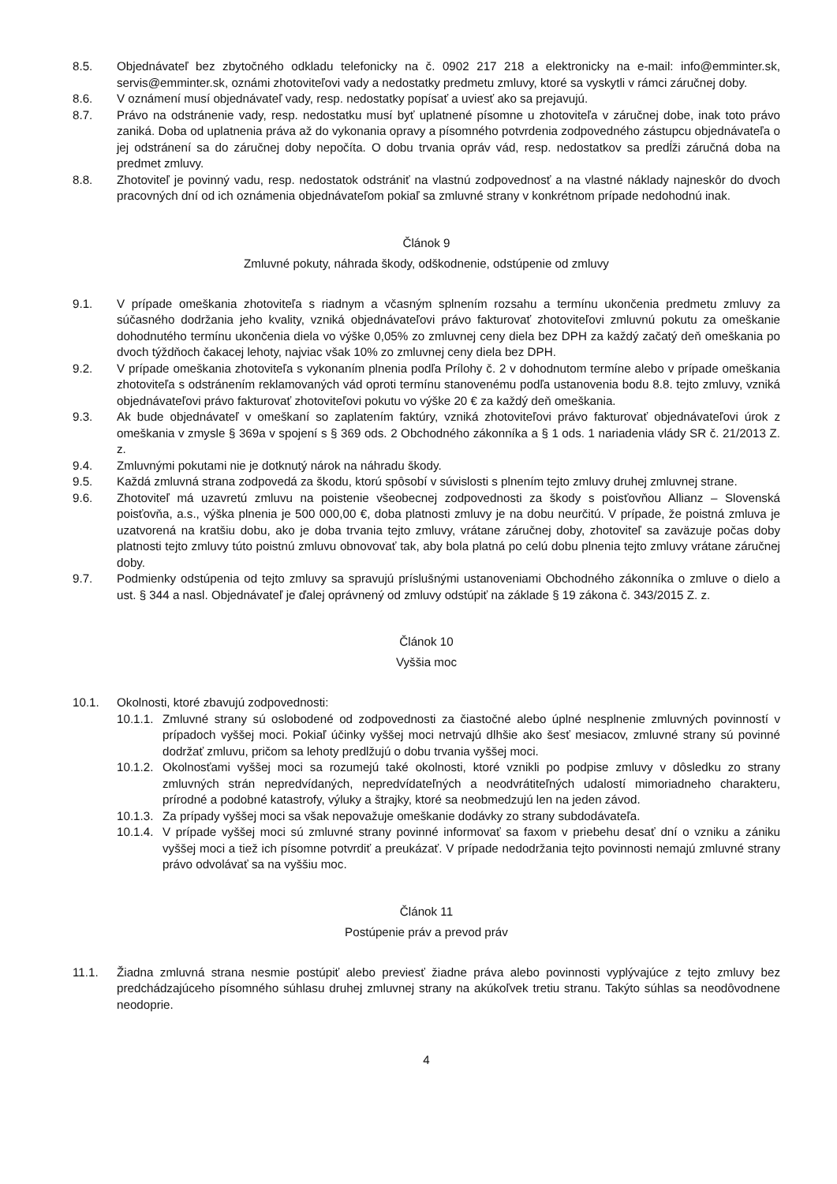8.5. Objednávateľ bez zbytočného odkladu telefonicky na č. 0902 217 218 a elektronicky na e-mail: info@emminter.sk, servis@emminter.sk, oznámi zhotoviteľovi vady a nedostatky predmetu zmluvy, ktoré sa vyskytli v rámci záručnej doby.
8.6. V oznámení musí objednávateľ vady, resp. nedostatky popísať a uviesť ako sa prejavujú.
8.7. Právo na odstránenie vady, resp. nedostatku musí byť uplatnené písomne u zhotoviteľa v záručnej dobe, inak toto právo zaniká. Doba od uplatnenia práva až do vykonania opravy a písomného potvrdenia zodpovedného zástupcu objednávateľa o jej odstránení sa do záručnej doby nepočíta. O dobu trvania opráv vád, resp. nedostatkov sa predĺži záručná doba na predmet zmluvy.
8.8. Zhotoviteľ je povinný vadu, resp. nedostatok odstrániť na vlastnú zodpovednosť a na vlastné náklady najneskôr do dvoch pracovných dní od ich oznámenia objednávateľom pokiaľ sa zmluvné strany v konkrétnom prípade nedohodnú inak.
Článok 9
Zmluvné pokuty, náhrada škody, odškodnenie, odstúpenie od zmluvy
9.1. V prípade omeškania zhotoviteľa s riadnym a včasným splnením rozsahu a termínu ukončenia predmetu zmluvy za súčasného dodržania jeho kvality, vzniká objednávateľovi právo fakturovať zhotoviteľovi zmluvnú pokutu za omeškanie dohodnutého termínu ukončenia diela vo výške 0,05% zo zmluvnej ceny diela bez DPH za každý začatý deň omeškania po dvoch týždňoch čakacej lehoty, najviac však 10% zo zmluvnej ceny diela bez DPH.
9.2. V prípade omeškania zhotoviteľa s vykonaním plnenia podľa Prílohy č. 2 v dohodnutom termíne alebo v prípade omeškania zhotoviteľa s odstránením reklamovaných vád oproti termínu stanovenému podľa ustanovenia bodu 8.8. tejto zmluvy, vzniká objednávateľovi právo fakturovať zhotoviteľovi pokutu vo výške 20 € za každý deň omeškania.
9.3. Ak bude objednávateľ v omeškaní so zaplatením faktúry, vzniká zhotoviteľovi právo fakturovať objednávateľovi úrok z omeškania v zmysle § 369a v spojení s § 369 ods. 2 Obchodného zákonníka a § 1 ods. 1 nariadenia vlády SR č. 21/2013 Z. z.
9.4. Zmluvnými pokutami nie je dotknutý nárok na náhradu škody.
9.5. Každá zmluvná strana zodpovedá za škodu, ktorú spôsobí v súvislosti s plnením tejto zmluvy druhej zmluvnej strane.
9.6. Zhotoviteľ má uzavretú zmluvu na poistenie všeobecnej zodpovednosti za škody s poisťovňou Allianz – Slovenská poisťovňa, a.s., výška plnenia je 500 000,00 €, doba platnosti zmluvy je na dobu neurčitú. V prípade, že poistná zmluva je uzatvorená na kratšiu dobu, ako je doba trvania tejto zmluvy, vrátane záručnej doby, zhotoviteľ sa zaväzuje počas doby platnosti tejto zmluvy túto poistnú zmluvu obnovovať tak, aby bola platná po celú dobu plnenia tejto zmluvy vrátane záručnej doby.
9.7. Podmienky odstúpenia od tejto zmluvy sa spravujú príslušnými ustanoveniami Obchodného zákonníka o zmluve o dielo a ust. § 344 a nasl. Objednávateľ je ďalej oprávnený od zmluvy odstúpiť na základe § 19 zákona č. 343/2015 Z. z.
Článok 10
Vyššia moc
10.1. Okolnosti, ktoré zbavujú zodpovednosti:
10.1.1.
Zmluvné strany sú oslobodené od zodpovednosti za čiastočné alebo úplné nesplnenie zmluvných povinností v prípadoch vyššej moci. Pokiaľ účinky vyššej moci netrvajú dlhšie ako šesť mesiacov, zmluvné strany sú povinné dodržať zmluvu, pričom sa lehoty predlžujú o dobu trvania vyššej moci.
10.1.2.
Okolnosťami vyššej moci sa rozumejú také okolnosti, ktoré vznikli po podpise zmluvy v dôsledku zo strany zmluvných strán nepredvídaných, nepredvídateľných a neodvrátiteľných udalostí mimoriadneho charakteru, prírodné a podobné katastrofy, výluky a štrajky, ktoré sa neobmedzujú len na jeden závod.
10.1.3.
Za prípady vyššej moci sa však nepovažuje omeškanie dodávky zo strany subdodávateľa.
10.1.4.
V prípade vyššej moci sú zmluvné strany povinné informovať sa faxom v priebehu desať dní o vzniku a zániku vyššej moci a tiež ich písomne potvrdiť a preukázať. V prípade nedodržania tejto povinnosti nemajú zmluvné strany právo odvolávať sa na vyššiu moc.
Článok 11
Postúpenie práv a prevod práv
11.1. Žiadna zmluvná strana nesmie postúpiť alebo previesť žiadne práva alebo povinnosti vyplývajúce z tejto zmluvy bez predchádzajúceho písomného súhlasu druhej zmluvnej strany na akúkoľvek tretiu stranu. Takýto súhlas sa neodôvodnene neodoprie.
4